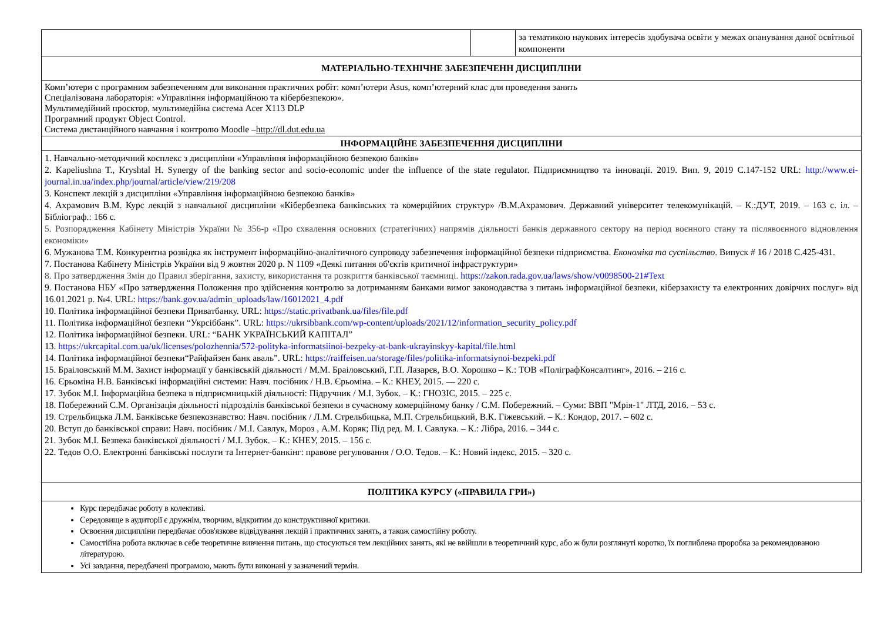| | | за тематикою наукових інтересів здобувача освіти у межах опанування даної освітньої компоненти |
| МАТЕРІАЛЬНО-ТЕХНІЧНЕ ЗАБЕЗПЕЧЕНН ДИСЦИПЛІНИ | | |
| Комп’ютери с програмним забезпеченням для виконання практичних робіт: комп’ютери Asus, комп’ютерний клас для проведення занять Спеціалізована лабораторія: «Управління інформаційною та кібербезпекою». Мультимедійний проєктор, мультимедійна система Acer X113 DLP Програмний продукт Object Control. Система дистанційного навчання і контролю Moodle – http://dl.dut.edu.ua | | |
| ІНФОРМАЦІЙНЕ ЗАБЕЗПЕЧЕННЯ ДИСЦИПЛІНИ | | |
| 1. Навчально-методичний косплекс з дисципліни «Управління інформаційною безпекою банків» 2. Kapeliushna T., Kryshtal H. Synergy of the banking sector and socio-economic under the influence of the state regulator. Підприємництво та інновації. 2019. Вип. 9, 2019 С.147-152 URL: http://www.ei-journal.in.ua/index.php/journal/article/view/219/208 3. Конспект лекцій з дисципліни «Управління інформаційною безпекою банків» 4. Ахрамович В.М. Курс лекцій з навчальної дисципліни «Кібербезпека банківських та комерційних структур» /В.М.Ахрамович. Державний університет телекомунікацій. – К.:ДУТ, 2019. – 163 с. іл. – Бібліограф.: 166 с. 5. Розпорядження Кабінету Міністрів України № 356-р «Про схвалення основних (стратегічних) напрямів діяльності банків державного сектору на період воєнного стану та післявоєнного відновлення економіки» 6. Мужанова Т.М. Конкурентна розвідка як інструмент інформаційно-аналітичного супроводу забезпечення інформаційної безпеки підприємства. Економіка та суспільство . Випуск # 16 / 2018 С.425-431. 7. Постанова Кабінету Міністрів України від 9 жовтня 2020 р. N 1109 «Деякі питання об'єктів критичної інфраструктури» 8. Про затвердження Змін до Правил зберігання, захисту, використання та розкриття банківської таємниці. https://zakon.rada.gov.ua/laws/show/v0098500-21#Text 9. Постанова НБУ «Про затвердження Положення про здійснення контролю за дотриманням банками вимог законодавства з питань інформаційної безпеки, кіберзахисту та електронних довірчих послуг» від 16.01.2021 р. №4. URL: https://bank.gov.ua/admin_uploads/law/16012021_4.pdf 10. Політика інформаційної безпеки Приватбанку. URL: https://static.privatbank.ua/files/file.pdf 11. Політика інформаційної безпеки “Укрсіббанк”. URL: https://ukrsibbank.com/wp-content/uploads/2021/12/information_security_policy.pdf 12. Політика інформаційної безпеки. URL: “БАНК УКРАЇНСЬКИЙ КАПІТАЛ” 13. https://ukrcapital.com.ua/uk/licenses/polozhennia/572-polityka-informatsiinoi-bezpeky-at-bank-ukrayinskyy-kapital/file.html 14. Політика інформаційної безпеки“Райфайзен банк аваль”. URL: https://raiffeisen.ua/storage/files/politika-informatsiynoi-bezpeki.pdf 15. Браіловський М.М. Захист інформації у банківській діяльності / М.М. Браіловський, Г.П. Лазарєв, В.О. Хорошко – К.: ТОВ «ПоліграфКонсалтинг», 2016. – 216 с. 16. Єрьоміна Н.В. Банківські інформаційні системи: Навч. посібник / Н.В. Єрьоміна. – К.: КНЕУ, 2015. — 220 с. 17. Зубок М.І. Інформаційна безпека в підприємницькій діяльності: Підручник / М.І. Зубок. – К.: ГНОЗІС, 2015. – 225 с. 18. Побережний С.М. Організація діяльності підрозділів банківської безпеки в сучасному комерційному банку / С.М. Побережний. – Суми: ВВП "Мрія-1" ЛТД, 2016. – 53 с. 19. Стрельбицька Л.М. Банківське безпекознавство: Навч. посібник / Л.М. Стрельбицька, М.П. Стрельбицький, В.К. Гіжевський. – К.: Кондор, 2017. – 602 с. 20. Вступ до банківської справи: Навч. посібник / М.І. Савлук, Мороз , А.М. Коряк; Під ред. М. І. Савлука. – К.: Лібра, 2016. – 344 с. 21. Зубок М.І. Безпека банківської діяльності / М.І. Зубок. – К.: КНЕУ, 2015. – 156 с. 22. Тедов О.О. Електронні банківські послуги та Інтернет-банкінг: правове регулювання / О.О. Тедов. – К.: Новий індекс, 2015. – 320 с. | | |
| ПОЛІТИКА КУРСУ («ПРАВИЛА ГРИ») | | |
| Курс передбачає роботу в колективі. Середовище в аудиторії є дружнім, творчим, відкритим до конструктивної критики. Освоєння дисципліни передбачає обов'язкове відвідування лекцій і практичних занять, а також самостійну роботу. Самостійна робота включає в себе теоретичне вивчення питань, що стосуються тем лекційних занять, які не ввійшли в теоретичний курс, або ж були розглянуті коротко, їх поглиблена проробка за рекомендованою літературою. Усі завдання, передбачені програмою, мають бути виконані у зазначений термін. | | |